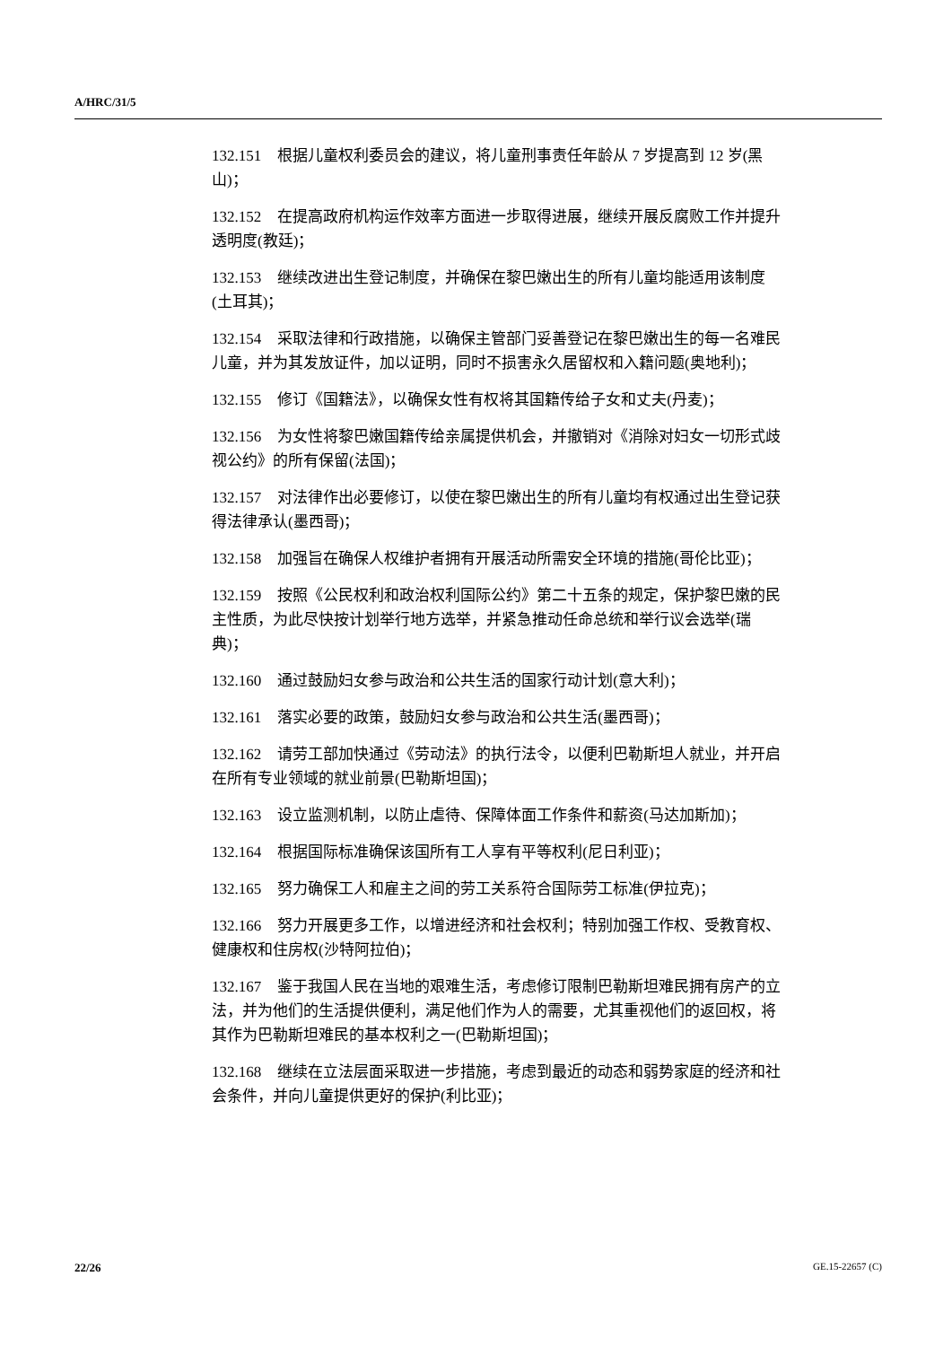A/HRC/31/5
132.151 根据儿童权利委员会的建议，将儿童刑事责任年龄从 7 岁提高到 12 岁(黑山)；
132.152 在提高政府机构运作效率方面进一步取得进展，继续开展反腐败工作并提升透明度(教廷)；
132.153 继续改进出生登记制度，并确保在黎巴嫩出生的所有儿童均能适用该制度(土耳其)；
132.154 采取法律和行政措施，以确保主管部门妥善登记在黎巴嫩出生的每一名难民儿童，并为其发放证件，加以证明，同时不损害永久居留权和入籍问题(奥地利)；
132.155 修订《国籍法》，以确保女性有权将其国籍传给子女和丈夫(丹麦)；
132.156 为女性将黎巴嫩国籍传给亲属提供机会，并撤销对《消除对妇女一切形式歧视公约》的所有保留(法国)；
132.157 对法律作出必要修订，以使在黎巴嫩出生的所有儿童均有权通过出生登记获得法律承认(墨西哥)；
132.158 加强旨在确保人权维护者拥有开展活动所需安全环境的措施(哥伦比亚)；
132.159 按照《公民权利和政治权利国际公约》第二十五条的规定，保护黎巴嫩的民主性质，为此尽快按计划举行地方选举，并紧急推动任命总统和举行议会选举(瑞典)；
132.160 通过鼓励妇女参与政治和公共生活的国家行动计划(意大利)；
132.161 落实必要的政策，鼓励妇女参与政治和公共生活(墨西哥)；
132.162 请劳工部加快通过《劳动法》的执行法令，以便利巴勒斯坦人就业，并开启在所有专业领域的就业前景(巴勒斯坦国)；
132.163 设立监测机制，以防止虐待、保障体面工作条件和薪资(马达加斯加)；
132.164 根据国际标准确保该国所有工人享有平等权利(尼日利亚)；
132.165 努力确保工人和雇主之间的劳工关系符合国际劳工标准(伊拉克)；
132.166 努力开展更多工作，以增进经济和社会权利；特别加强工作权、受教育权、健康权和住房权(沙特阿拉伯)；
132.167 鉴于我国人民在当地的艰难生活，考虑修订限制巴勒斯坦难民拥有房产的立法，并为他们的生活提供便利，满足他们作为人的需要，尤其重视他们的返回权，将其作为巴勒斯坦难民的基本权利之一(巴勒斯坦国)；
132.168 继续在立法层面采取进一步措施，考虑到最近的动态和弱势家庭的经济和社会条件，并向儿童提供更好的保护(利比亚)；
22/26 GE.15-22657 (C)